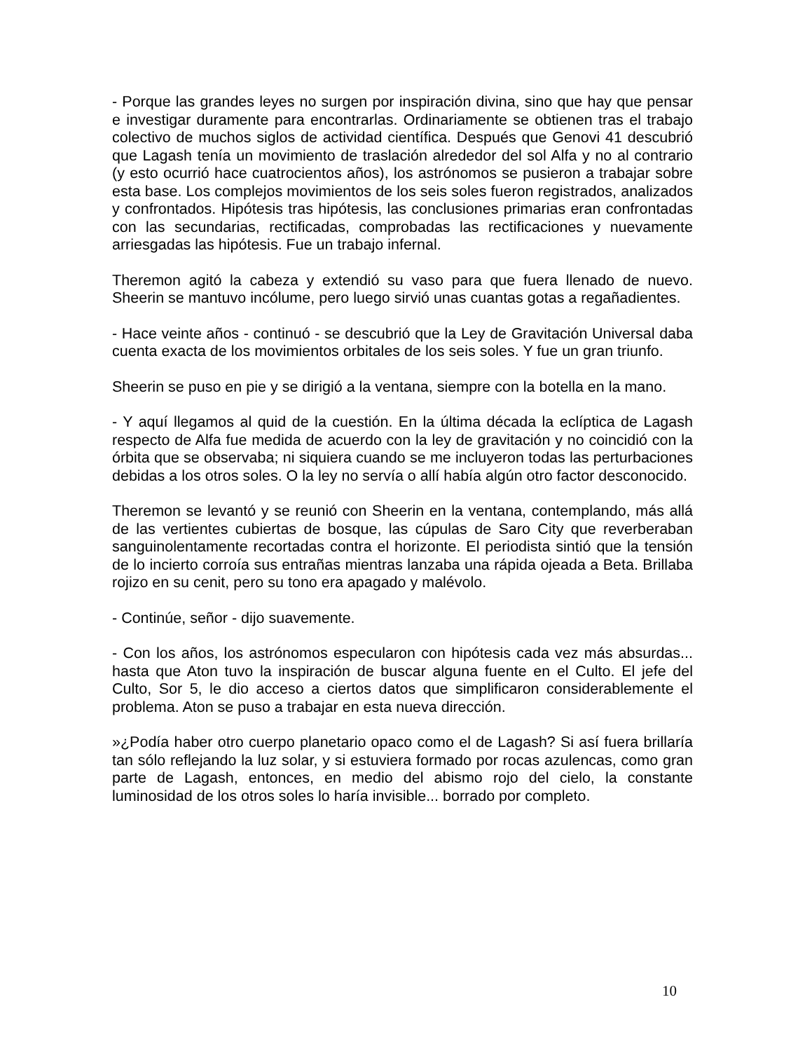- Porque las grandes leyes no surgen por inspiración divina, sino que hay que pensar e investigar duramente para encontrarlas. Ordinariamente se obtienen tras el trabajo colectivo de muchos siglos de actividad científica. Después que Genovi 41 descubrió que Lagash tenía un movimiento de traslación alrededor del sol Alfa y no al contrario (y esto ocurrió hace cuatrocientos años), los astrónomos se pusieron a trabajar sobre esta base. Los complejos movimientos de los seis soles fueron registrados, analizados y confrontados. Hipótesis tras hipótesis, las conclusiones primarias eran confrontadas con las secundarias, rectificadas, comprobadas las rectificaciones y nuevamente arriesgadas las hipótesis. Fue un trabajo infernal.
Theremon agitó la cabeza y extendió su vaso para que fuera llenado de nuevo. Sheerin se mantuvo incólume, pero luego sirvió unas cuantas gotas a regañadientes.
- Hace veinte años - continuó - se descubrió que la Ley de Gravitación Universal daba cuenta exacta de los movimientos orbitales de los seis soles. Y fue un gran triunfo.
Sheerin se puso en pie y se dirigió a la ventana, siempre con la botella en la mano.
- Y aquí llegamos al quid de la cuestión. En la última década la eclíptica de Lagash respecto de Alfa fue medida de acuerdo con la ley de gravitación y no coincidió con la órbita que se observaba; ni siquiera cuando se me incluyeron todas las perturbaciones debidas a los otros soles. O la ley no servía o allí había algún otro factor desconocido.
Theremon se levantó y se reunió con Sheerin en la ventana, contemplando, más allá de las vertientes cubiertas de bosque, las cúpulas de Saro City que reverberaban sanguinolentamente recortadas contra el horizonte. El periodista sintió que la tensión de lo incierto corroía sus entrañas mientras lanzaba una rápida ojeada a Beta. Brillaba rojizo en su cenit, pero su tono era apagado y malévolo.
- Continúe, señor - dijo suavemente.
- Con los años, los astrónomos especularon con hipótesis cada vez más absurdas... hasta que Aton tuvo la inspiración de buscar alguna fuente en el Culto. El jefe del Culto, Sor 5, le dio acceso a ciertos datos que simplificaron considerablemente el problema. Aton se puso a trabajar en esta nueva dirección.
»¿Podía haber otro cuerpo planetario opaco como el de Lagash? Si así fuera brillaría tan sólo reflejando la luz solar, y si estuviera formado por rocas azulencas, como gran parte de Lagash, entonces, en medio del abismo rojo del cielo, la constante luminosidad de los otros soles lo haría invisible... borrado por completo.
10